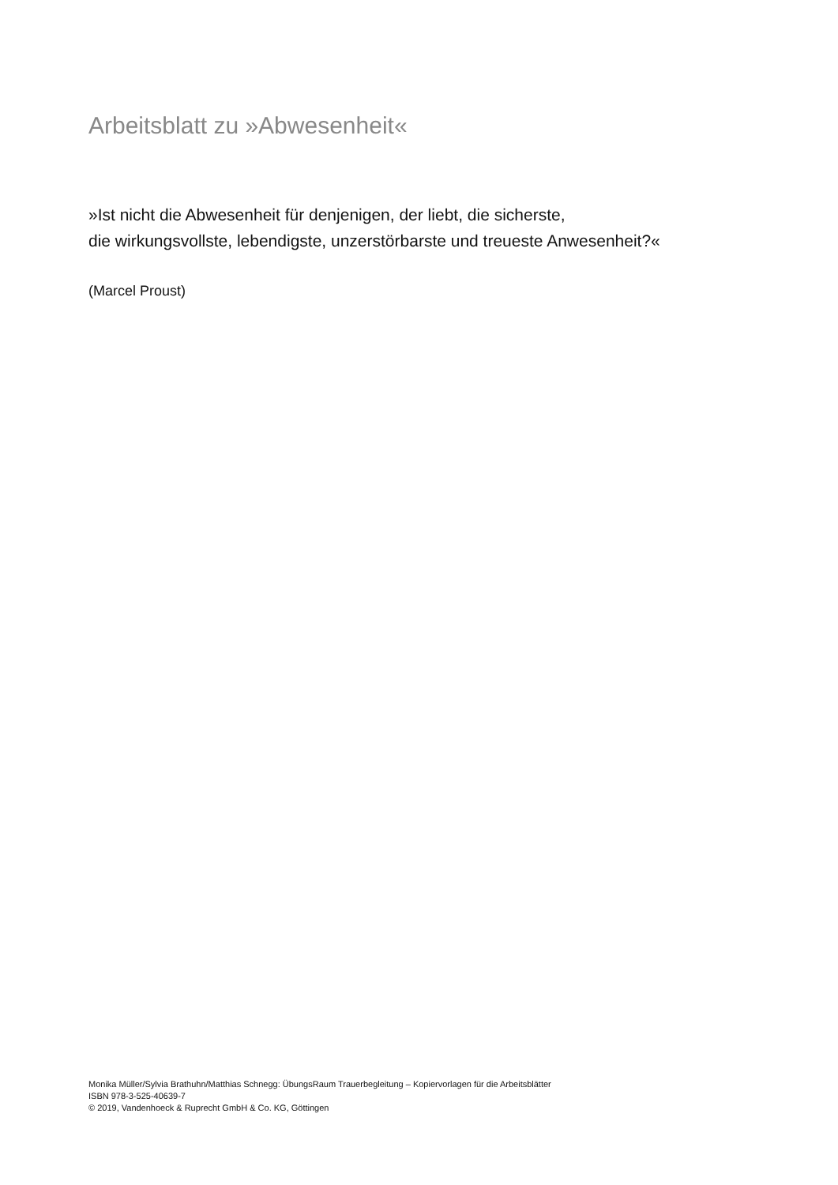Arbeitsblatt zu »Abwesenheit«
»Ist nicht die Abwesenheit für denjenigen, der liebt, die sicherste,
die wirkungsvollste, lebendigste, unzerstörbarste und treueste Anwesenheit?«
(Marcel Proust)
Monika Müller/Sylvia Brathuhn/Matthias Schnegg: ÜbungsRaum Trauerbegleitung – Kopiervorlagen für die Arbeitsblätter
ISBN 978-3-525-40639-7
© 2019, Vandenhoeck & Ruprecht GmbH & Co. KG, Göttingen